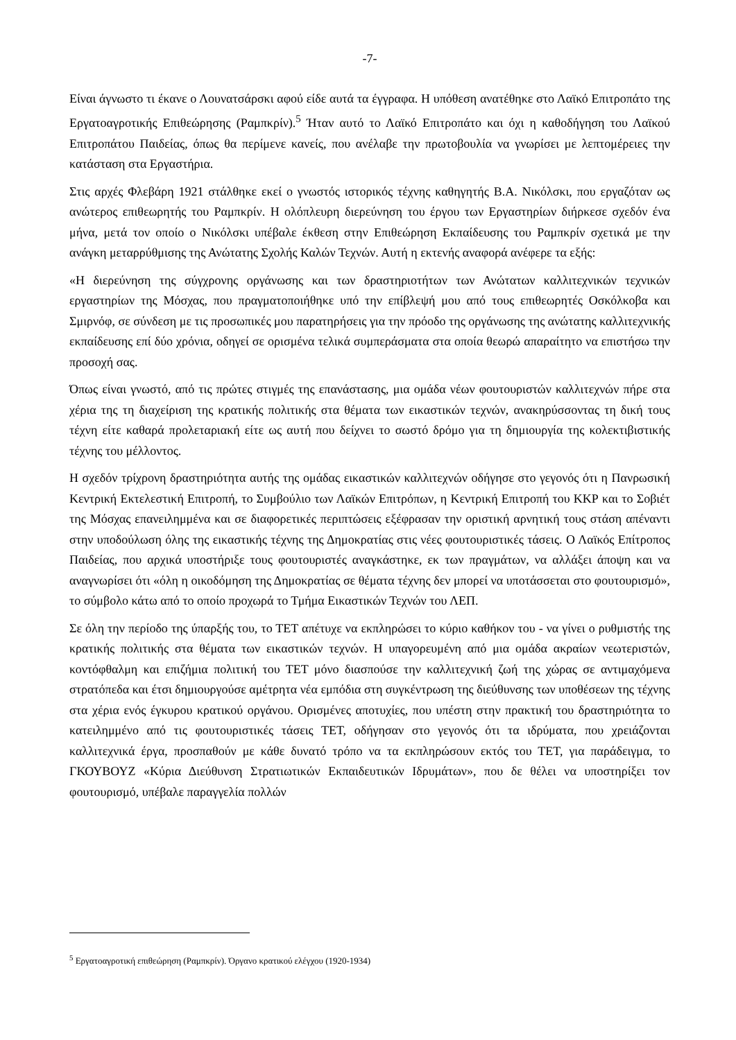-7-
Είναι άγνωστο τι έκανε ο Λουνατσάρσκι αφού είδε αυτά τα έγγραφα. Η υπόθεση ανατέθηκε στο Λαϊκό Επιτροπάτο της Εργατοαγροτικής Επιθεώρησης (Ραμπκρίν).<sup>5</sup> Ήταν αυτό το Λαϊκό Επιτροπάτο και όχι η καθοδήγηση του Λαϊκού Επιτροπάτου Παιδείας, όπως θα περίμενε κανείς, που ανέλαβε την πρωτοβουλία να γνωρίσει με λεπτομέρειες την κατάσταση στα Εργαστήρια.
Στις αρχές Φλεβάρη 1921 στάλθηκε εκεί ο γνωστός ιστορικός τέχνης καθηγητής Β.Α. Νικόλσκι, που εργαζόταν ως ανώτερος επιθεωρητής του Ραμπκρίν. Η ολόπλευρη διερεύνηση του έργου των Εργαστηρίων διήρκεσε σχεδόν ένα μήνα, μετά τον οποίο ο Νικόλσκι υπέβαλε έκθεση στην Επιθεώρηση Εκπαίδευσης του Ραμπκρίν σχετικά με την ανάγκη μεταρρύθμισης της Ανώτατης Σχολής Καλών Τεχνών. Αυτή η εκτενής αναφορά ανέφερε τα εξής:
«Η διερεύνηση της σύγχρονης οργάνωσης και των δραστηριοτήτων των Ανώτατων καλλιτεχνικών τεχνικών εργαστηρίων της Μόσχας, που πραγματοποιήθηκε υπό την επίβλεψή μου από τους επιθεωρητές Οσκόλκοβα και Σμιρνόφ, σε σύνδεση με τις προσωπικές μου παρατηρήσεις για την πρόοδο της οργάνωσης της ανώτατης καλλιτεχνικής εκπαίδευσης επί δύο χρόνια, οδηγεί σε ορισμένα τελικά συμπεράσματα στα οποία θεωρώ απαραίτητο να επιστήσω την προσοχή σας.
Όπως είναι γνωστό, από τις πρώτες στιγμές της επανάστασης, μια ομάδα νέων φουτουριστών καλλιτεχνών πήρε στα χέρια της τη διαχείριση της κρατικής πολιτικής στα θέματα των εικαστικών τεχνών, ανακηρύσσοντας τη δική τους τέχνη είτε καθαρά προλεταριακή είτε ως αυτή που δείχνει το σωστό δρόμο για τη δημιουργία της κολεκτιβιστικής τέχνης του μέλλοντος.
Η σχεδόν τρίχρονη δραστηριότητα αυτής της ομάδας εικαστικών καλλιτεχνών οδήγησε στο γεγονός ότι η Πανρωσική Κεντρική Εκτελεστική Επιτροπή, το Συμβούλιο των Λαϊκών Επιτρόπων, η Κεντρική Επιτροπή του ΚΚΡ και το Σοβιέτ της Μόσχας επανειλημμένα και σε διαφορετικές περιπτώσεις εξέφρασαν την οριστική αρνητική τους στάση απέναντι στην υποδούλωση όλης της εικαστικής τέχνης της Δημοκρατίας στις νέες φουτουριστικές τάσεις. Ο Λαϊκός Επίτροπος Παιδείας, που αρχικά υποστήριξε τους φουτουριστές αναγκάστηκε, εκ των πραγμάτων, να αλλάξει άποψη και να αναγνωρίσει ότι «όλη η οικοδόμηση της Δημοκρατίας σε θέματα τέχνης δεν μπορεί να υποτάσσεται στο φουτουρισμό», το σύμβολο κάτω από το οποίο προχωρά το Τμήμα Εικαστικών Τεχνών του ΛΕΠ.
Σε όλη την περίοδο της ύπαρξής του, το ΤΕΤ απέτυχε να εκπληρώσει το κύριο καθήκον του - να γίνει ο ρυθμιστής της κρατικής πολιτικής στα θέματα των εικαστικών τεχνών. Η υπαγορευμένη από μια ομάδα ακραίων νεωτεριστών, κοντόφθαλμη και επιζήμια πολιτική του ΤΕΤ μόνο διασπούσε την καλλιτεχνική ζωή της χώρας σε αντιμαχόμενα στρατόπεδα και έτσι δημιουργούσε αμέτρητα νέα εμπόδια στη συγκέντρωση της διεύθυνσης των υποθέσεων της τέχνης στα χέρια ενός έγκυρου κρατικού οργάνου. Ορισμένες αποτυχίες, που υπέστη στην πρακτική του δραστηριότητα το κατειλημμένο από τις φουτουριστικές τάσεις ΤΕΤ, οδήγησαν στο γεγονός ότι τα ιδρύματα, που χρειάζονται καλλιτεχνικά έργα, προσπαθούν με κάθε δυνατό τρόπο να τα εκπληρώσουν εκτός του ΤΕΤ, για παράδειγμα, το ΓΚΟΥΒΟΥΖ «Κύρια Διεύθυνση Στρατιωτικών Εκπαιδευτικών Ιδρυμάτων», που δε θέλει να υποστηρίξει τον φουτουρισμό, υπέβαλε παραγγελία πολλών
<sup>5</sup> Εργατοαγροτική επιθεώρηση (Ραμπκρίν). Όργανο κρατικού ελέγχου (1920-1934)